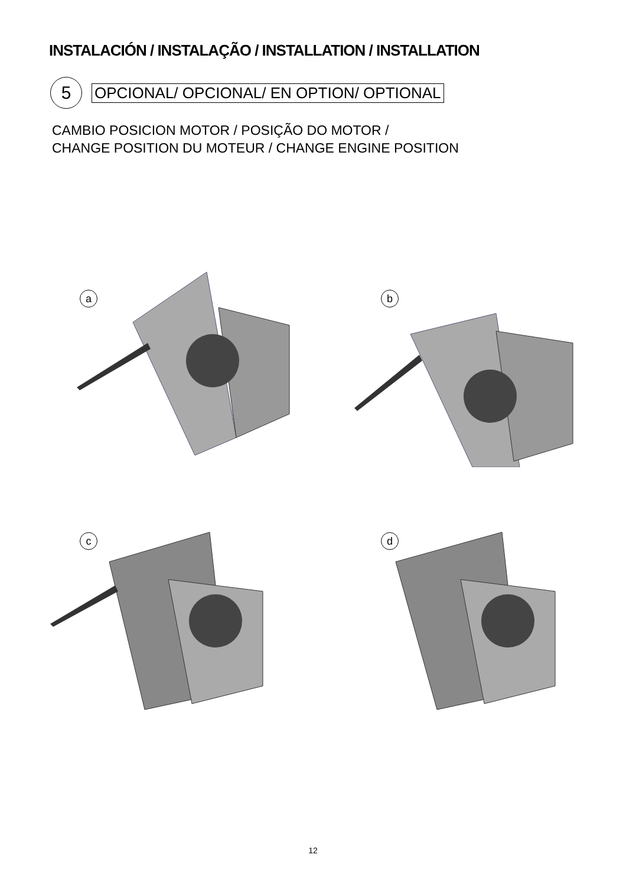INSTALACIÓN / INSTALAÇÃO / INSTALLATION / INSTALLATION
5
OPCIONAL/ OPCIONAL/ EN OPTION/ OPTIONAL
CAMBIO POSICION MOTOR / POSIÇÃO DO MOTOR /
CHANGE POSITION DU MOTEUR / CHANGE ENGINE POSITION
a b
c d
12